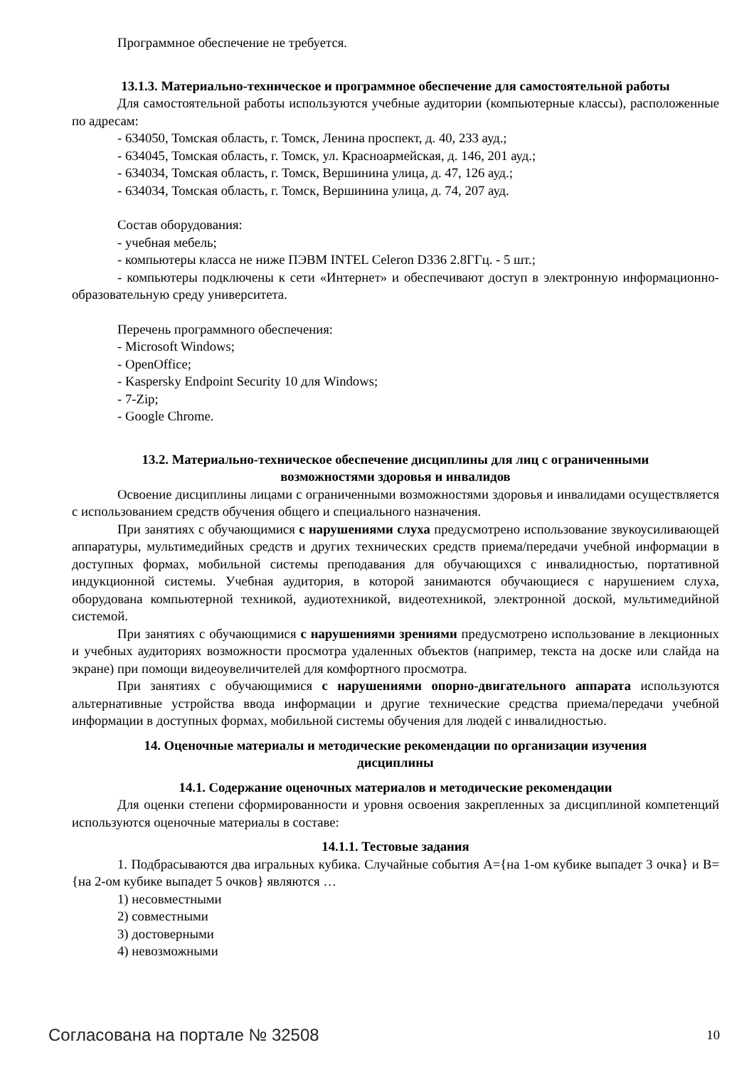Программное обеспечение не требуется.
13.1.3. Материально-техническое и программное обеспечение для самостоятельной работы
Для самостоятельной работы используются учебные аудитории (компьютерные классы), расположенные по адресам:
- 634050, Томская область, г. Томск, Ленина проспект, д. 40, 233 ауд.;
- 634045, Томская область, г. Томск, ул. Красноармейская, д. 146, 201 ауд.;
- 634034, Томская область, г. Томск, Вершинина улица, д. 47, 126 ауд.;
- 634034, Томская область, г. Томск, Вершинина улица, д. 74, 207 ауд.
Состав оборудования:
- учебная мебель;
- компьютеры класса не ниже ПЭВМ INTEL Celeron D336 2.8ГГц. - 5 шт.;
- компьютеры подключены к сети «Интернет» и обеспечивают доступ в электронную информационно-образовательную среду университета.
Перечень программного обеспечения:
- Microsoft Windows;
- OpenOffice;
- Kaspersky Endpoint Security 10 для Windows;
- 7-Zip;
- Google Chrome.
13.2. Материально-техническое обеспечение дисциплины для лиц с ограниченными
возможностями здоровья и инвалидов
Освоение дисциплины лицами с ограниченными возможностями здоровья и инвалидами осуществляется с использованием средств обучения общего и специального назначения.
При занятиях с обучающимися с нарушениями слуха предусмотрено использование звукоусиливающей аппаратуры, мультимедийных средств и других технических средств приема/передачи учебной информации в доступных формах, мобильной системы преподавания для обучающихся с инвалидностью, портативной индукционной системы. Учебная аудитория, в которой занимаются обучающиеся с нарушением слуха, оборудована компьютерной техникой, аудиотехникой, видеотехникой, электронной доской, мультимедийной системой.
При занятиях с обучающимися с нарушениями зрениями предусмотрено использование в лекционных и учебных аудиториях возможности просмотра удаленных объектов (например, текста на доске или слайда на экране) при помощи видеоувеличителей для комфортного просмотра.
При занятиях с обучающимися с нарушениями опорно-двигательного аппарата используются альтернативные устройства ввода информации и другие технические средства приема/передачи учебной информации в доступных формах, мобильной системы обучения для людей с инвалидностью.
14. Оценочные материалы и методические рекомендации по организации изучения
дисциплины
14.1. Содержание оценочных материалов и методические рекомендации
Для оценки степени сформированности и уровня освоения закрепленных за дисциплиной компетенций используются оценочные материалы в составе:
14.1.1. Тестовые задания
1. Подбрасываются два игральных кубика. Случайные события A={на 1-ом кубике выпадет 3 очка} и B={на 2-ом кубике выпадет 5 очков} являются …
1) несовместными
2) совместными
3) достоверными
4) невозможными
Согласована на портале № 32508 10